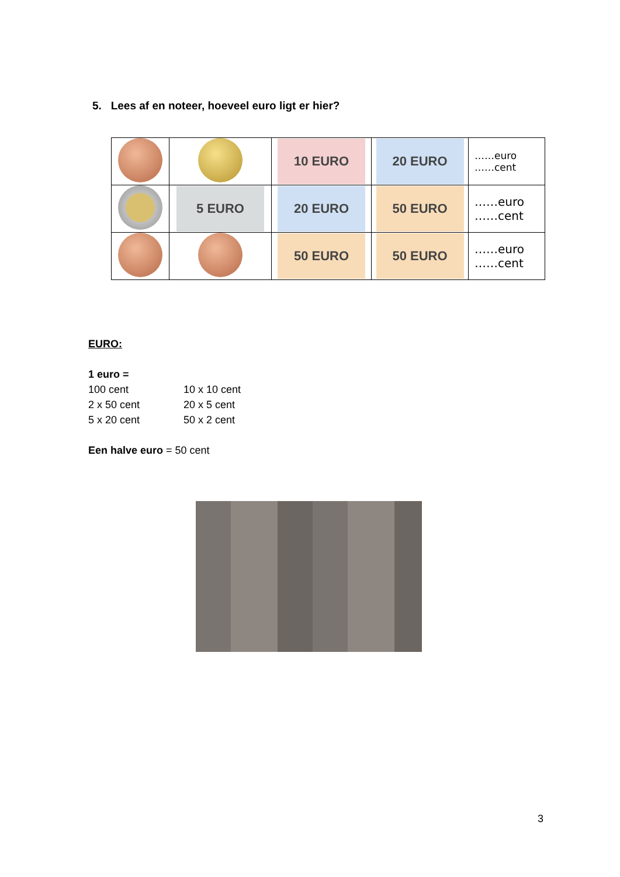5. Lees af en noteer, hoeveel euro ligt er hier?
| | | 10 EURO | 20 EURO | ……euro ……cent |
| | 5 EURO | 20 EURO | 50 EURO | ……euro ……cent |
| | | 50 EURO | 50 EURO | ……euro ……cent |
EURO:
1 euro =
100 cent 10 x 10 cent 2 x 50 cent 20 x 5 cent 5 x 20 cent 50 x 2 cent
Een halve euro = 50 cent
3